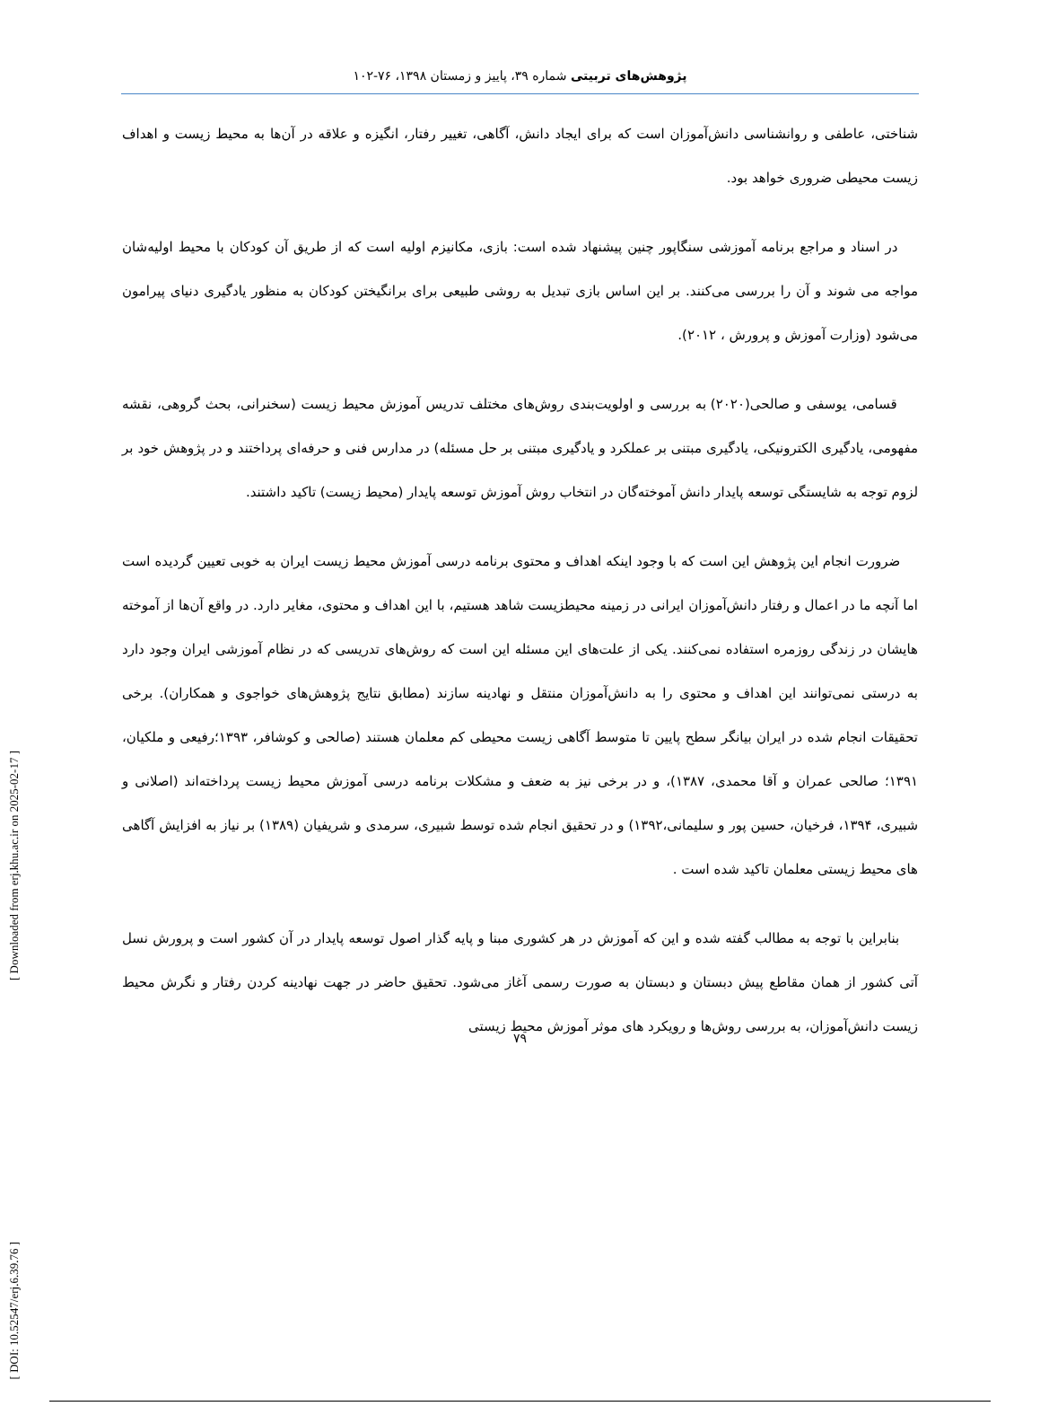[ Downloaded from erj.khu.ac.ir on 2025-02-17 ]
[ DOI: 10.52547/erj.6.39.76 ]
پژوهش‌های تربیتی شماره ۳۹، پاییز و زمستان ۱۳۹۸، ۷۶-۱۰۲
شناختی، عاطفی و روانشناسی دانش‌آموزان است که برای ایجاد دانش، آگاهی، تغییر رفتار، انگیزه و علاقه در آن‌ها به محیط زیست و اهداف زیست محیطی ضروری خواهد بود.
در اسناد و مراجع برنامه آموزشی سنگاپور چنین پیشنهاد شده است: بازی، مکانیزم اولیه است که از طریق آن کودکان با محیط اولیه‌شان مواجه می شوند و آن را بررسی می‌کنند. بر این اساس بازی تبدیل به روشی طبیعی برای برانگیختن کودکان به منظور یادگیری دنیای پیرامون می‌شود (وزارت آموزش و پرورش ، ۲۰۱۲).
قسامی، یوسفی و صالحی(۲۰۲۰) به بررسی و اولویت‌بندی روش‌های مختلف تدریس آموزش محیط زیست (سخنرانی، بحث گروهی، نقشه مفهومی، یادگیری الکترونیکی، یادگیری مبتنی بر عملکرد و یادگیری مبتنی بر حل مسئله) در مدارس فنی و حرفه‌ای پرداختند و در پژوهش خود بر لزوم توجه به شایستگی توسعه پایدار دانش آموخته‌گان در انتخاب روش آموزش توسعه پایدار (محیط زیست) تاکید داشتند.
ضرورت انجام این پژوهش این است که با وجود اینکه اهداف و محتوی برنامه درسی آموزش محیط زیست ایران به خوبی تعیین گردیده است اما آنچه ما در اعمال و رفتار دانش‌آموزان ایرانی در زمینه محیطزیست شاهد هستیم، با این اهداف و محتوی، مغایر دارد. در واقع آن‌ها از آموخته هایشان در زندگی روزمره استفاده نمی‌کنند. یکی از علت‌های این مسئله این است که روش‌های تدریسی که در نظام آموزشی ایران وجود دارد به درستی نمی‌توانند این اهداف و محتوی را به دانش‌آموزان منتقل و نهادینه سازند (مطابق نتایج پژوهش‌های خواجوی و همکاران). برخی تحقیقات انجام شده در ایران بیانگر سطح پایین تا متوسط آگاهی زیست محیطی کم معلمان هستند (صالحی و کوشافر، ۱۳۹۳؛رفیعی و ملکیان، ۱۳۹۱؛ صالحی عمران و آقا محمدی، ۱۳۸۷)، و در برخی نیز به ضعف و مشکلات برنامه درسی آموزش محیط زیست پرداخته‌اند (اصلانی و شبیری، ۱۳۹۴، فرخیان، حسین پور و سلیمانی،۱۳۹۲) و در تحقیق انجام شده توسط شبیری، سرمدی و شریفیان (۱۳۸۹) بر نیاز به افزایش آگاهی های محیط زیستی معلمان تاکید شده است .
بنابراین با توجه به مطالب گفته شده و این که آموزش در هر کشوری مبنا و پایه گذار اصول توسعه پایدار در آن کشور است و پرورش نسل آتی کشور از همان مقاطع پیش دبستان و دبستان به صورت رسمی آغاز می‌شود. تحقیق حاضر در جهت نهادینه کردن رفتار و نگرش محیط زیست دانش‌آموزان، به بررسی روش‌ها و رویکرد های موثر آموزش محیط زیستی
۷۹